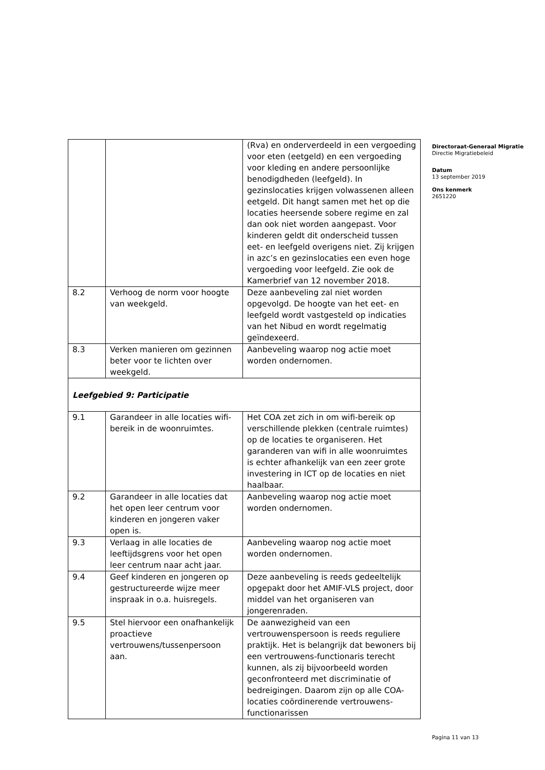| | | (Rva) en onderverdeeld in een vergoeding voor eten (eetgeld) en een vergoeding voor kleding en andere persoonlijke benodigdheden (leefgeld). In gezinslocaties krijgen volwassenen alleen eetgeld. Dit hangt samen met het op die locaties heersende sobere regime en zal dan ook niet worden aangepast. Voor kinderen geldt dit onderscheid tussen eet- en leefgeld overigens niet. Zij krijgen in azc’s en gezinslocaties een even hoge vergoeding voor leefgeld. Zie ook de Kamerbrief van 12 november 2018. |
| 8.2 | Verhoog de norm voor hoogte van weekgeld. | Deze aanbeveling zal niet worden opgevolgd. De hoogte van het eet- en leefgeld wordt vastgesteld op indicaties van het Nibud en wordt regelmatig geïndexeerd. |
| 8.3 | Verken manieren om gezinnen beter voor te lichten over weekgeld. | Aanbeveling waarop nog actie moet worden ondernomen. |
| Leefgebied 9: Participatie | | |
| 9.1 | Garandeer in alle locaties wifi-bereik in de woonruimtes. | Het COA zet zich in om wifi-bereik op verschillende plekken (centrale ruimtes) op de locaties te organiseren. Het garanderen van wifi in alle woonruimtes is echter afhankelijk van een zeer grote investering in ICT op de locaties en niet haalbaar. |
| 9.2 | Garandeer in alle locaties dat het open leer centrum voor kinderen en jongeren vaker open is. | Aanbeveling waarop nog actie moet worden ondernomen. |
| 9.3 | Verlaag in alle locaties de leeftijdsgrens voor het open leer centrum naar acht jaar. | Aanbeveling waarop nog actie moet worden ondernomen. |
| 9.4 | Geef kinderen en jongeren op gestructureerde wijze meer inspraak in o.a. huisregels. | Deze aanbeveling is reeds gedeeltelijk opgepakt door het AMIF-VLS project, door middel van het organiseren van jongerenraden. |
| 9.5 | Stel hiervoor een onafhankelijk proactieve vertrouwens/tussenpersoon aan. | De aanwezigheid van een vertrouwenspersoon is reeds reguliere praktijk. Het is belangrijk dat bewoners bij een vertrouwens-functionaris terecht kunnen, als zij bijvoorbeeld worden geconfronteerd met discriminatie of bedreigingen. Daarom zijn op alle COA-locaties coördinerende vertrouwens-functionarissen |
Directoraat-Generaal Migratie
Directie Migratiebeleid
Datum
13 september 2019
Ons kenmerk
2651220
Pagina 11 van 13